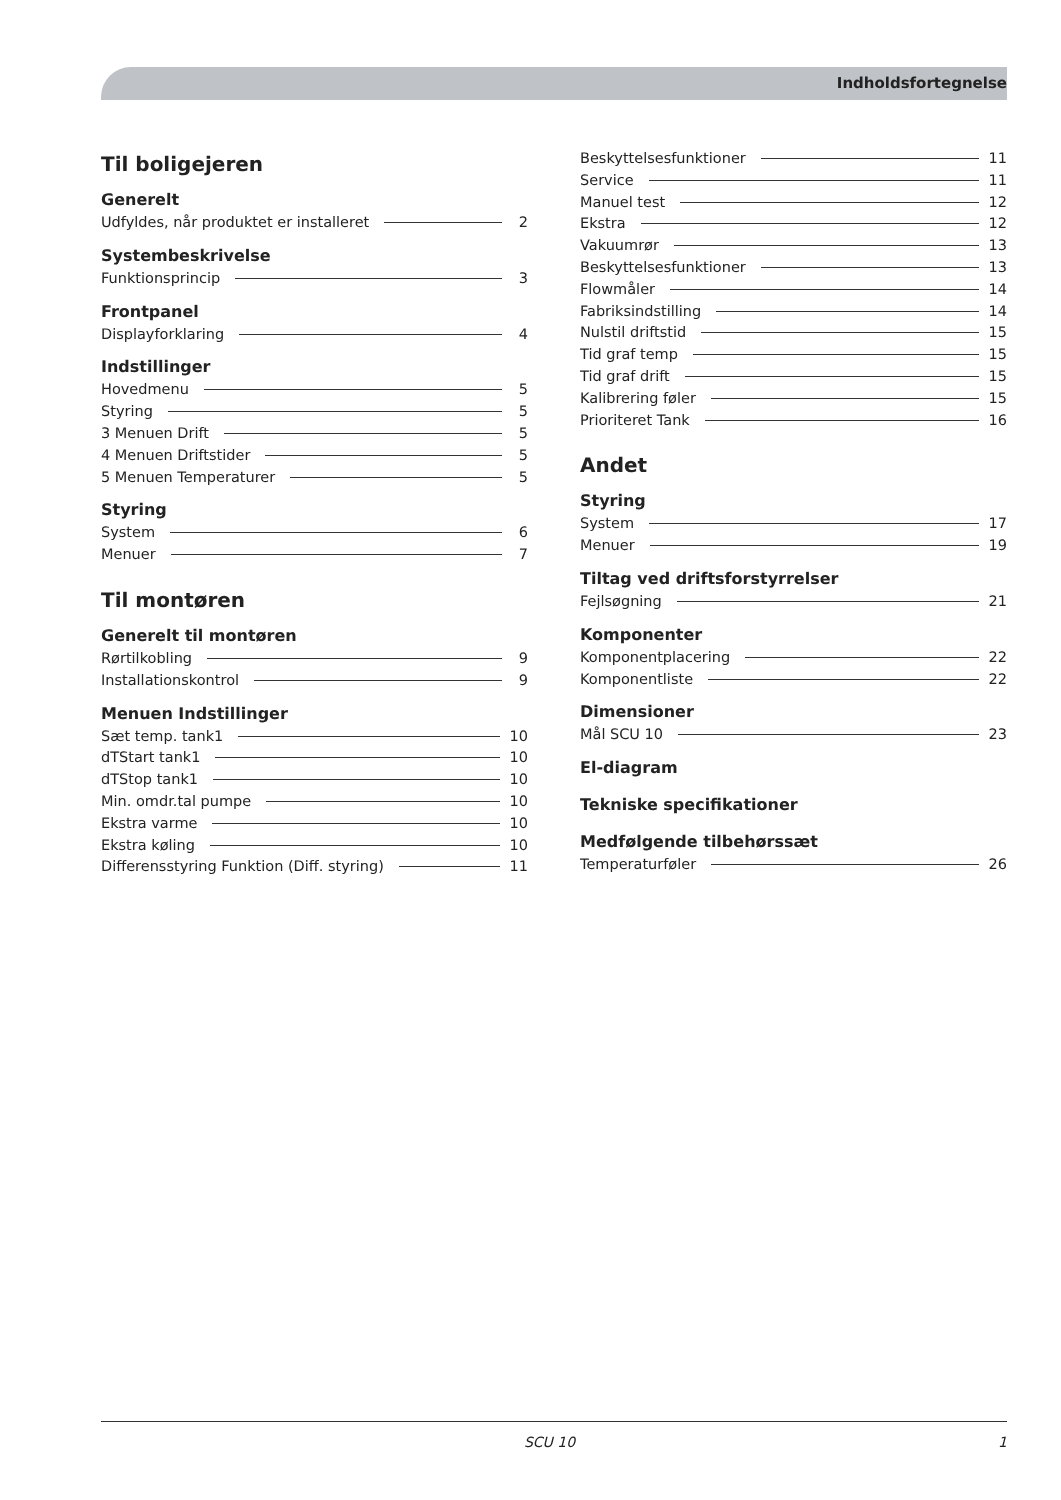Indholdsfortegnelse
Til boligejeren
Generelt
Udfyldes, når produktet er installeret 2
Systembeskrivelse
Funktionsprincip 3
Frontpanel
Displayforklaring 4
Indstillinger
Hovedmenu 5
Styring 5
3 Menuen Drift 5
4 Menuen Driftstider 5
5 Menuen Temperaturer 5
Styring
System 6
Menuer 7
Til montøren
Generelt til montøren
Rørtilkobling 9
Installationskontrol 9
Menuen Indstillinger
Sæt temp. tank1 10
dTStart tank1 10
dTStop tank1 10
Min. omdr.tal pumpe 10
Ekstra varme 10
Ekstra køling 10
Differensstyring Funktion (Diff. styring) 11
Beskyttelsesfunktioner 11
Service 11
Manuel test 12
Ekstra 12
Vakuumrør 13
Beskyttelsesfunktioner 13
Flowmåler 14
Fabriksindstilling 14
Nulstil driftstid 15
Tid graf temp 15
Tid graf drift 15
Kalibrering føler 15
Prioriteret Tank 16
Andet
Styring
System 17
Menuer 19
Tiltag ved driftsforstyrrelser
Fejlsøgning 21
Komponenter
Komponentplacering 22
Komponentliste 22
Dimensioner
Mål SCU 10 23
El-diagram
Tekniske specifikationer
Medfølgende tilbehørssæt
Temperaturføler 26
SCU 10 1